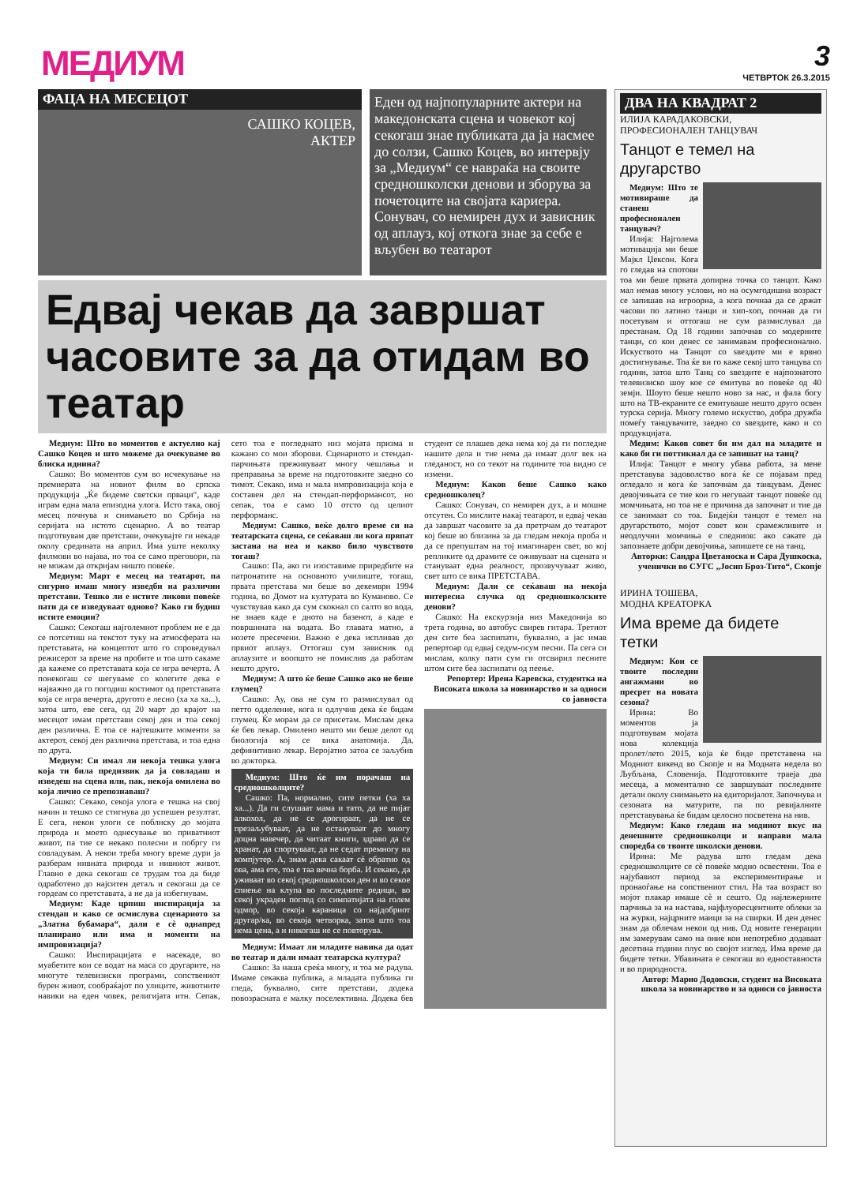МЕДИУМ
3
ЧЕТВРТОК 26.3.2015
ФАЦА НА МЕСЕЦОТ
САШКО КОЦЕВ,
АКТЕР
Еден од најпопуларните актери на македонската сцена и човекот кој секогаш знае публиката да ја насмее до солзи, Сашко Коцев, во интервју за „Медиум“ се навраќа на своите средношколски денови и зборува за почетоците на својата кариера. Сонувач, со немирен дух и зависник од аплауз, кој откога знае за себе е вљубен во театарот
Едвај чекав да завршат часовите за да отидам во театар
Медиум: Што во моментов е актуелно кај Сашко Коцев и што можеме да очекуваме во блиска иднина?
Сашко: Во моментов сум во исчекување на премиерата на новиот филм во српска продукција „Ќе бидеме светски прваци“, каде играм една мала епизодна улога. Исто така, овој месец почнува и снимањето во Србија на серијата на истото сценарио. А во театар подготвувам две претстави, очекувајте ги некаде околу средината на април. Има уште неколку филмови во најава, но тоа се само преговори, па не можам да откријам ништо повеќе.
Медиум: Март е месец на театарот, па сигурно имаш многу изведби на различни претстави. Тешко ли е истите ликови повеќе пати да се изведуваат одново? Како ги будиш истите емоции?
Сашко: Секогаш најголемиот проблем не е да се потсетиш на текстот туку на атмосферата на претставата, на концептот што го спроведувал режисерот за време на пробите и тоа што сакаме да кажеме со претставата која се игра вечерта. А понекогаш се шегуваме со колегите дека е најважно да го погодиш костимот од претставата која се игра вечерта, другото е лесно (ха ха ха...), затоа што, еве сега, од 20 март до крајот на месецот имам претстави секој ден и тоа секој ден различна. Е тоа се најтешките моменти за актерот, секој ден различна претстава, и тоа една по друга.
Медиум: Си имал ли некоја тешка улога која ти била предизвик да ја совладаш и изведеш на сцена или, пак, некоја омилена во која лично се препознаваш?
Сашко: Секако, секоја улога е тешка на свој начин и тешко се стигнува до успешен резултат. Е сега, некои улоги се поблиску до мојата природа и моето однесување во приватниот живот, па тие се некако полесни и побргу ги совладувам. А некои треба многу време дури ја разберам нивната природа и нивниот живот. Главно е дека секогаш се трудам тоа да биде одработено до најситен детаљ и секогаш да се гордеам со претставата, а не да ја избегнувам.
Медиум: Каде црпиш инспирација за стендап и како се осмислува сценариото за „Златна бубамара“, дали е сè однапред планирано или има и моменти на импровизација?
Сашко: Инспирацијата е насекаде, во муабетите кои се водат на маса со другарите, на многуте телевизиски програми, сопствениот бурен живот, сообраќајот по улиците, животните навики на еден човек, религијата итн. Сепак, сето тоа е погледнато низ мојата призма и кажано со мои зборови. Сценариото и стендап-парчињата преживуваат многу чешлања и преправања за време на подготовките заедно со тимот. Секако, има и мала импровизација која е составен дел на стендап-перформансот, но сепак, тоа е само 10 отсто од целиот перформанс.
Медиум: Сашко, веќе долго време си на театарската сцена, се сеќаваш ли кога првпат застана на неа и какво било чувството тогаш?
Сашко: Па, ако ги изоставиме приредбите на патронатите на основното училиште, тогаш, првата претстава ми беше во декември 1994 година, во Домот на културата во Куманово. Се чувствував како да сум скокнал со салто во вода, не знаев каде е дното на базенот, а каде е површината на водата. Во главата матно, а нозете пресечени. Важно е дека испливав до првиот аплауз. Оттогаш сум зависник од аплаузите и воопшто не помислив да работам нешто друго.
Медиум: А што ќе беше Сашко ако не беше глумец?
Сашко: Ау, ова не сум го размислувал од петто одделение, кога и одлучив дека ќе бидам глумец. Ќе морам да се присетам. Мислам дека ќе бев лекар. Омилено нешто ми беше делот од биологија кој се вика анатомија. Да, дефинитивно лекар. Веројатно затоа се заљубив во докторка.
Медиум: Што ќе им порачаш на средношколците?
Сашко: Па, нормално, сите петки (ха ха ха...). Да ги слушаат мама и тато, да не пијат алкохол, да не се дрогираат, да не се презаљубуваат, да не остануваат до многу доцна навечер, да читаат книги, здраво да се хранат, да спортуваат, да не седат премногу на компјутер. А, знам дека сакаат сè обратно од ова, ама ете, тоа е таа вечна борба. И секако, да уживаат во секој средношколски ден и во секое спиење на клупа во последните редици, во секој украден поглед со симпатијата на голем одмор, во секоја караница со најдобриот другар/ка, во секоја четворка, затоа што тоа нема цена, а и никогаш не се повторува.
Медиум: Имаат ли младите навика да одат во театар и дали имаат театарска култура?
Сашко: За наша среќа многу, и тоа ме радува. Имаме секаква публика, а младата публика ги гледа, буквално, сите претстави, додека повозрасната е малку поселективна. Додека бев студент се плашев дека нема кој да ги погледне нашите дела и тие нема да имаат долг век на гледаност, но со текот на годините тоа видно се измени.
Медиум: Каков беше Сашко како средношколец?
Сашко: Сонувач, со немирен дух, а и мошне отсутен. Со мислите накај театарот, и едвај чекав да завршат часовите за да претрчам до театарот кој беше во близина за да гледам некоја проба и да се препуштам на тој имагинарен свет, во кој репликите од драмите се оживуваат на сцената и стануваат една реалност, прозвучуваат живо, свет што се вика ПРЕТСТАВА.
Медиум: Дали се сеќаваш на некоја интересна случка од средношколските денови?
Сашко: На екскурзија низ Македонија во трета година, во автобус свирев гитара. Третиот ден сите беа заспипати, буквално, а јас имав репертоар од едвај седум-осум песни. Па сега си мислам, колку пати сум ги отсвирил песните штом сите беа заспипати од пеење.
Репортер: Ирена Каревска, студентка на Високата школа за новинарство и за односи со јавноста
ДВА НА КВАДРАТ 2
ИЛИЈА КАРАДАКОВСКИ,
ПРОФЕСИОНАЛЕН ТАНЦУВАЧ
Танцот е темел на другарство
Медиум: Што те мотивираше да станеш професионален танцувач?
Илија: Најголема мотивација ми беше Мајкл Џексон. Кога го гледав на спотови тоа ми беше првата допирна точка со танцот. Како мал немав многу услови, но на осумгодишна возраст се запишав на игроорна, а кога почнаа да се држат часови по латино танци и хип-хоп, почнав да ги посетувам и оттогаш не сум размислувал да престанам. Од 18 години започнав со модерните танци, со кои денес се занимавам професионално. Искуството на Танцот со ѕвездите ми е врвно достигнување. Тоа ќе ви го каже секој што танцува со години, затоа што Танц со ѕвездите е најпознатото телевизиско шоу кое се емитува во повеќе од 40 земји. Шоуто беше нешто ново за нас, и фала богу што на ТВ-екраните се емитуваше нешто друго освен турска серија. Многу големо искуство, добра дружба помеѓу танцувачите, заедно со ѕвездите, како и со продукцијата.
Медим: Каков совет би им дал на младите и како би ги поттикнал да се запишат на танц?
Илија: Танцот е многу убава работа, за мене претставува задоволство кога ќе се појавам пред огледало и кога ќе започнам да танцувам. Денес девојчињата се тие кои го негуваат танцот повеќе од момчињата, но тоа не е причина да започнат и тие да се занимаат со тоа. Бидејќи танцот е темел на другарството, мојот совет кон срамежливите и неодлучни момчиња е следниов: ако сакате да запознаете добри девојчиња, запишете се на танц.
Авторки: Сандра Цветаноска и Сара Душкоска, ученички во СУГС „Јосип Броз-Тито“, Скопје
ИРИНА ТОШЕВА,
МОДНА КРЕАТОРКА
Има време да бидете тетки
Медиум: Кои се твоите последни ангажмани во пресрет на новата сезона?
Ирина: Во моментов ја подготвувам мојата нова колекција пролет/лето 2015, која ќе биде претставена на Модниот викенд во Скопје и на Модната недела во Љубљана, Словенија. Подготовките траеја два месеца, а моментално се завршуваат последните детали околу снимањето на едиторијалот. Започнува и сезоната на матурите, па по ревијалните претставувања ќе бидам целосно посветена на нив.
Медиум: Како гледаш на модниот вкус на денешните средношколци и направи мала споредба со твоите школски денови.
Ирина: Ме радува што гледам дека средношколците се сè повеќе модно освестени. Тоа е најубавиот период за експериментирање и пронаоѓање на сопствениот стил. На таа возраст во мојот плакар имаше сè и сешто. Од најлежерните парчиња за на настава, најфлуоресцентните облеки за на журки, најцрните маици за на свирки. И ден денес знам да облечам некои од нив. Од новите генерации им замерувам само на оние кои непотребно додаваат десетина години плус во својот изглед. Има време да бидете тетки. Убавината е секогаш во едноставноста и во природноста.
Автор: Марио Додовски, студент на Високата школа за новинарство и за односи со јавноста